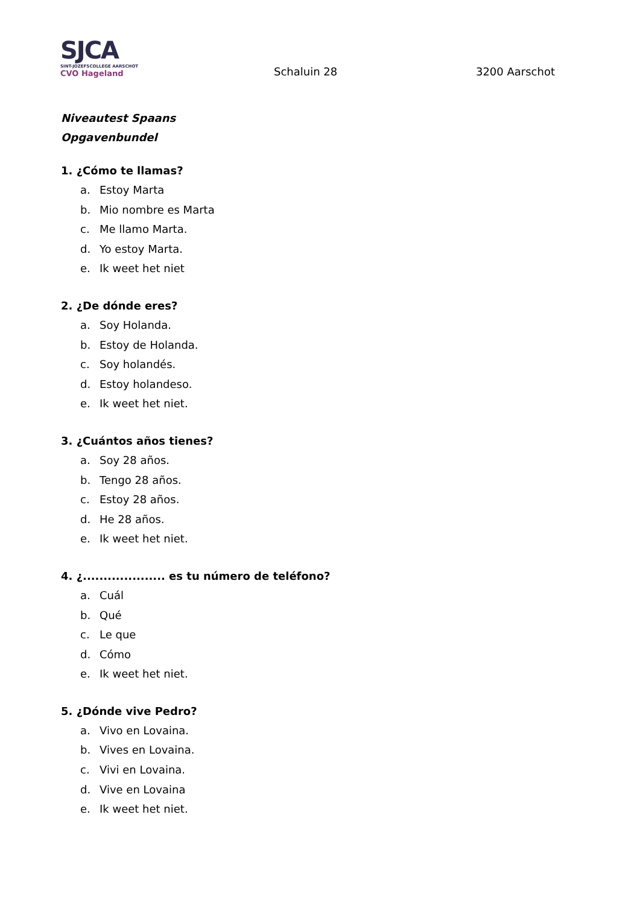SJCA
SINT-JOZEFSCOLLEGE AARSCHOT
CVO Hageland
Schaluin 28
3200 Aarschot
Niveautest Spaans
Opgavenbundel
1. ¿Cómo te llamas?
a. Estoy Marta
b. Mio nombre es Marta
c. Me llamo Marta.
d. Yo estoy Marta.
e. Ik weet het niet
2. ¿De dónde eres?
a. Soy Holanda.
b. Estoy de Holanda.
c. Soy holandés.
d. Estoy holandeso.
e. Ik weet het niet.
3. ¿Cuántos años tienes?
a. Soy 28 años.
b. Tengo 28 años.
c. Estoy 28 años.
d. He 28 años.
e. Ik weet het niet.
4. ¿.................... es tu número de teléfono?
a. Cuál
b. Qué
c. Le que
d. Cómo
e. Ik weet het niet.
5. ¿Dónde vive Pedro?
a. Vivo en Lovaina.
b. Vives en Lovaina.
c. Vivi en Lovaina.
d. Vive en Lovaina
e. Ik weet het niet.